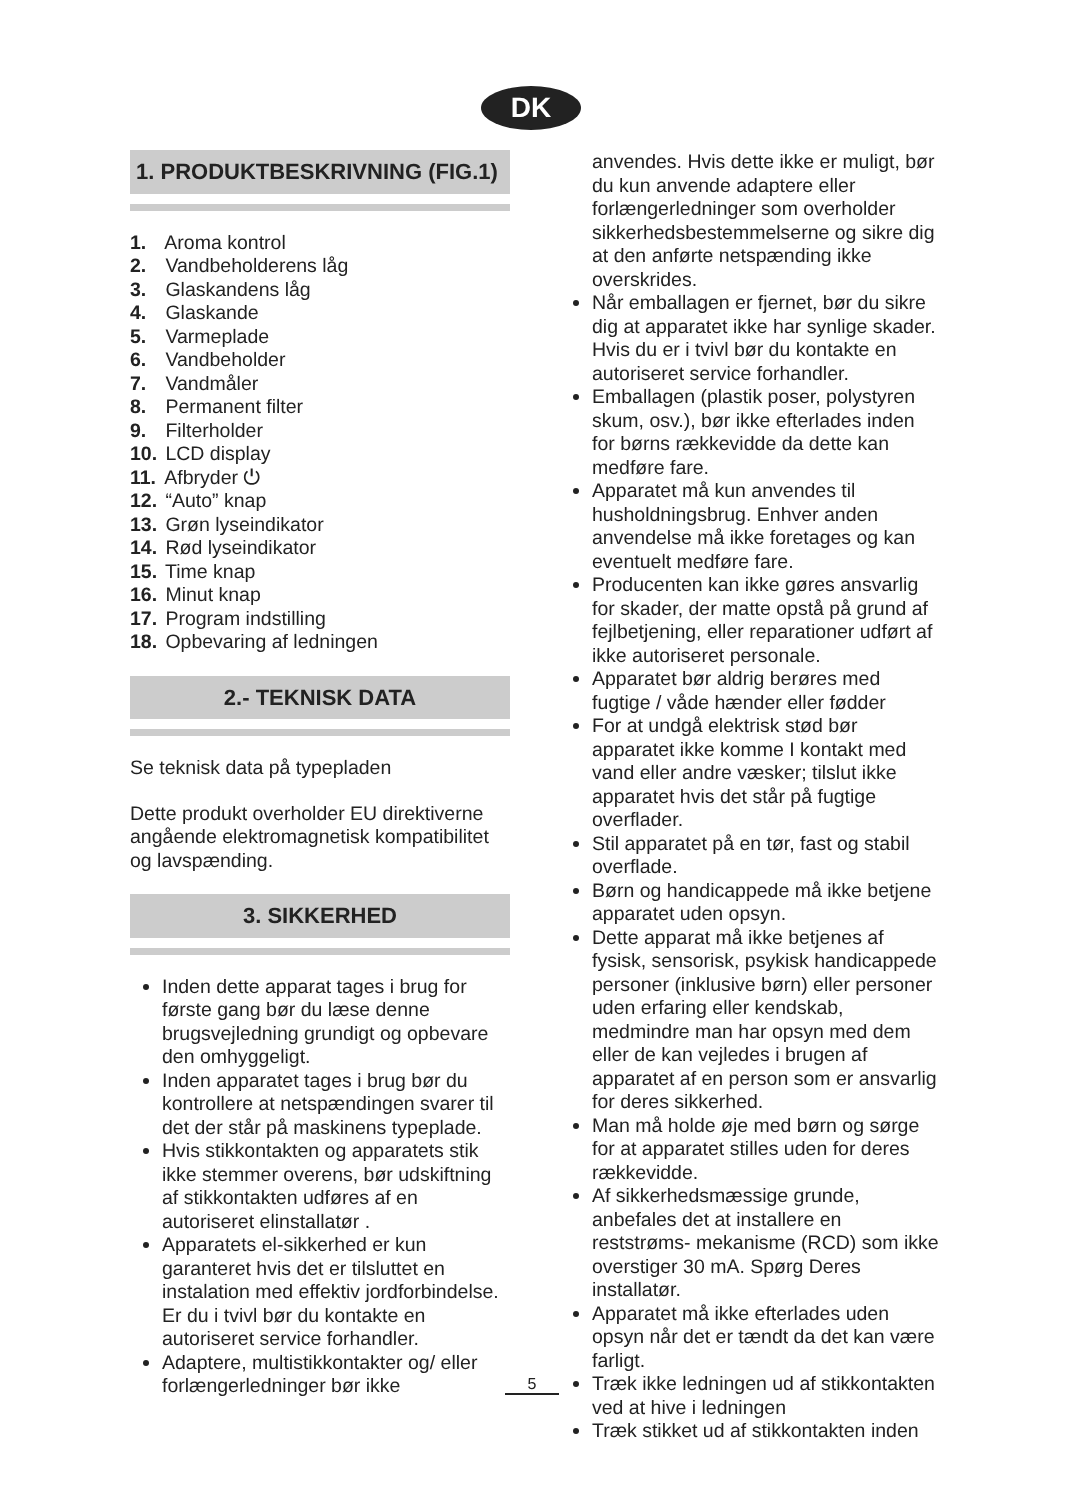DK
1. PRODUKTBESKRIVNING (FIG.1)
1. Aroma kontrol
2. Vandbeholderens låg
3. Glaskandens låg
4. Glaskande
5. Varmeplade
6. Vandbeholder
7. Vandmåler
8. Permanent filter
9. Filterholder
10. LCD display
11. Afbryder ⏻
12. “Auto” knap
13. Grøn lyseindikator
14. Rød lyseindikator
15. Time knap
16. Minut knap
17. Program indstilling
18. Opbevaring af ledningen
2.- TEKNISK DATA
Se teknisk data på typepladen
Dette produkt overholder EU direktiverne angående elektromagnetisk kompatibilitet og lavspænding.
3. SIKKERHED
Inden dette apparat tages i brug for første gang bør du læse denne brugsvejledning grundigt og opbevare den omhyggeligt.
Inden apparatet tages i brug bør du kontrollere at netspændingen svarer til det der står på maskinens typeplade.
Hvis stikkontakten og apparatets stik ikke stemmer overens, bør udskiftning af stikkontakten udføres af en autoriseret elinstallatør .
Apparatets el-sikkerhed er kun garanteret hvis det er tilsluttet en instalation med effektiv jordforbindelse. Er du i tvivl bør du kontakte en autoriseret service forhandler.
Adaptere, multistikkontakter og/ eller forlængerledninger bør ikke
anvendes. Hvis dette ikke er muligt, bør du kun anvende adaptere eller forlængerledninger som overholder sikkerhedsbestemmelserne og sikre dig at den anførte netspænding ikke overskrides.
Når emballagen er fjernet, bør du sikre dig at apparatet ikke har synlige skader. Hvis du er i tvivl bør du kontakte en autoriseret service forhandler.
Emballagen (plastik poser, polystyren skum, osv.), bør ikke efterlades inden for børns rækkevidde da dette kan medføre fare.
Apparatet må kun anvendes til husholdningsbrug. Enhver anden anvendelse må ikke foretages og kan eventuelt medføre fare.
Producenten kan ikke gøres ansvarlig for skader, der matte opstå på grund af fejlbetjening, eller reparationer udført af ikke autoriseret personale.
Apparatet bør aldrig berøres med fugtige / våde hænder eller fødder
For at undgå elektrisk stød bør apparatet ikke komme I kontakt med vand eller andre væsker; tilslut ikke apparatet hvis det står på fugtige overflader.
Stil apparatet på en tør, fast og stabil overflade.
Børn og handicappede må ikke betjene apparatet uden opsyn.
Dette apparat må ikke betjenes af fysisk, sensorisk, psykisk handicappede personer (inklusive børn) eller personer uden erfaring eller kendskab, medmindre man har opsyn med dem eller de kan vejledes i brugen af apparatet af en person som er ansvarlig for deres sikkerhed.
Man må holde øje med børn og sørge for at apparatet stilles uden for deres rækkevidde.
Af sikkerhedsmæssige grunde, anbefales det at installere en reststrøms- mekanisme (RCD) som ikke overstiger 30 mA. Spørg Deres installatør.
Apparatet må ikke efterlades uden opsyn når det er tændt da det kan være farligt.
Træk ikke ledningen ud af stikkontakten ved at hive i ledningen
Træk stikket ud af stikkontakten inden
5